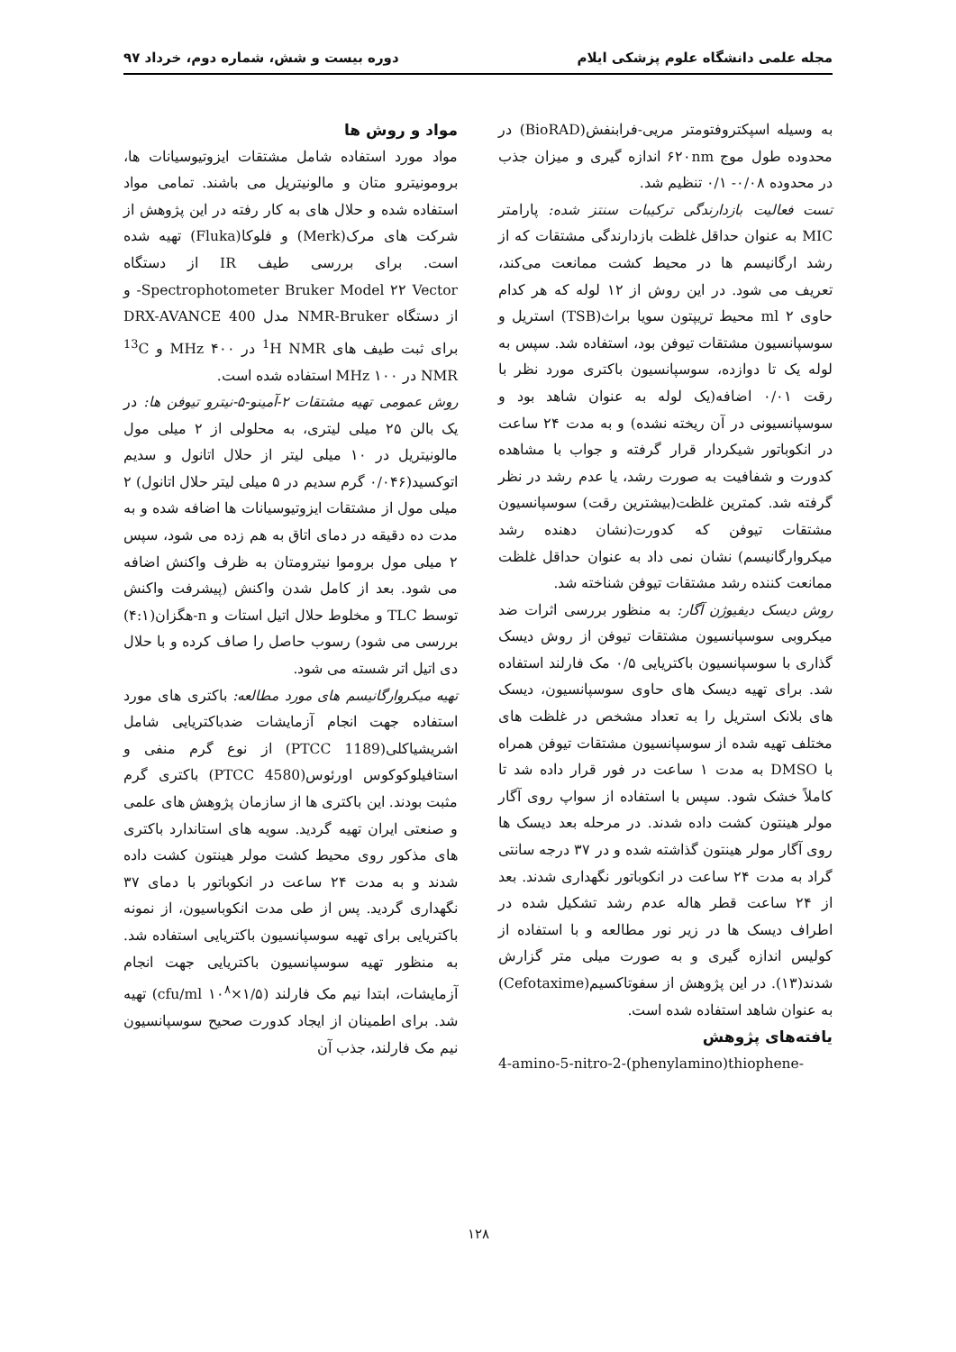مجله علمی دانشگاه علوم پزشکی ایلام دوره بیست و شش، شماره دوم، خرداد ۹۷
مواد و روش ها
مواد مورد استفاده شامل مشتقات ایزوتیوسیانات ها، برومونیترو متان و مالونیتریل می باشند. تمامی مواد استفاده شده و حلال های به کار رفته در این پژوهش از شرکت های مرک(Merk) و فلوکا(Fluka) تهیه شده است. برای بررسی طیف IR از دستگاه Spectrophotometer Bruker Model ۲۲ Vector- و از دستگاه NMR-Bruker مدل DRX-AVANCE 400 برای ثبت طیف های <sup>1</sup>H NMR در ۴۰۰ MHz و <sup>13</sup>C NMR در ۱۰۰ MHz استفاده شده است.
روش عمومی تهیه مشتقات ۲-آمینو-۵-نیترو تیوفن ها: در یک بالن ۲۵ میلی لیتری، به محلولی از ۲ میلی مول مالونیتریل در ۱۰ میلی لیتر از حلال اتانول و سدیم اتوکسید(۰/۰۴۶ گرم سدیم در ۵ میلی لیتر حلال اتانول) ۲ میلی مول از مشتقات ایزوتیوسیانات ها اضافه شده و به مدت ده دقیقه در دمای اتاق به هم زده می شود، سپس ۲ میلی مول بروموا نیترومتان به ظرف واکنش اضافه می شود. بعد از کامل شدن واکنش (پیشرفت واکنش توسط TLC و مخلوط حلال اتیل استات و n-هگزان(۴:۱) بررسی می شود) رسوب حاصل را صاف کرده و با حلال دی اتیل اتر شسته می شود.
تهیه میکروارگانیسم های مورد مطالعه: باکتری های مورد استفاده جهت انجام آزمایشات ضدباکتریایی شامل اشریشیاکلی(PTCC 1189) از نوع گرم منفی و استافیلوکوکوس اورئوس(PTCC 4580) باکتری گرم مثبت بودند. این باکتری ها از سازمان پژوهش های علمی و صنعتی ایران تهیه گردید. سویه های استاندارد باکتری های مذکور روی محیط کشت مولر هینتون کشت داده شدند و به مدت ۲۴ ساعت در انکوباتور با دمای ۳۷ نگهداری گردید. پس از طی مدت انکوباسیون، از نمونه باکتریایی برای تهیه سوسپانسیون باکتریایی استفاده شد. به منظور تهیه سوسپانسیون باکتریایی جهت انجام آزمایشات، ابتدا نیم مک فارلند (۱/۵×۱۰<sup>۸</sup> cfu/ml) تهیه شد. برای اطمینان از ایجاد کدورت صحیح سوسپانسیون نیم مک فارلند، جذب آن
به وسیله اسپکتروفتومتر مریی-فرابنفش(BioRAD) در محدوده طول موج ۶۲۰nm اندازه گیری و میزان جذب در محدوده ۰/۰۸- ۰/۱ تنظیم شد.
تست فعالیت بازدارندگی ترکیبات سنتز شده: پارامتر MIC به عنوان حداقل غلظت بازدارندگی مشتقات که از رشد ارگانیسم ها در محیط کشت ممانعت می‌کند، تعریف می شود. در این روش از ۱۲ لوله که هر کدام حاوی ۲ ml محیط تریپتون سویا براث(TSB) استریل و سوسپانسیون مشتقات تیوفن بود، استفاده شد. سپس به لوله یک تا دوازده، سوسپانسیون باکتری مورد نظر با رقت ۰/۰۱ اضافه(یک لوله به عنوان شاهد بود و سوسپانسیونی در آن ریخته نشده) و به مدت ۲۴ ساعت در انکوباتور شیکردار قرار گرفته و جواب با مشاهده کدورت و شفافیت به صورت رشد، یا عدم رشد در نظر گرفته شد. کمترین غلظت(بیشترین رقت) سوسپانسیون مشتقات تیوفن که کدورت(نشان دهنده رشد میکروارگانیسم) نشان نمی داد به عنوان حداقل غلظت ممانعت کننده رشد مشتقات تیوفن شناخته شد.
روش دیسک دیفیوژن آگار: به منظور بررسی اثرات ضد میکروبی سوسپانسیون مشتقات تیوفن از روش دیسک گذاری با سوسپانسیون باکتریایی ۰/۵ مک فارلند استفاده شد. برای تهیه دیسک های حاوی سوسپانسیون، دیسک های بلانک استریل را به تعداد مشخص در غلظت های مختلف تهیه شده از سوسپانسیون مشتقات تیوفن همراه با DMSO به مدت ۱ ساعت در فور قرار داده شد تا کاملاً خشک شود. سپس با استفاده از سواپ روی آگار مولر هینتون کشت داده شدند. در مرحله بعد دیسک ها روی آگار مولر هینتون گذاشته شده و در ۳۷ درجه سانتی گراد به مدت ۲۴ ساعت در انکوباتور نگهداری شدند. بعد از ۲۴ ساعت قطر هاله عدم رشد تشکیل شده در اطراف دیسک ها در زیر نور مطالعه و با استفاده از کولیس اندازه گیری و به صورت میلی متر گزارش شدند(۱۳). در این پژوهش از سفوتاکسیم(Cefotaxime) به عنوان شاهد استفاده شده است.
یافته‌های پژوهش
4-amino-5-nitro-2-(phenylamino)thiophene-
۱۲۸